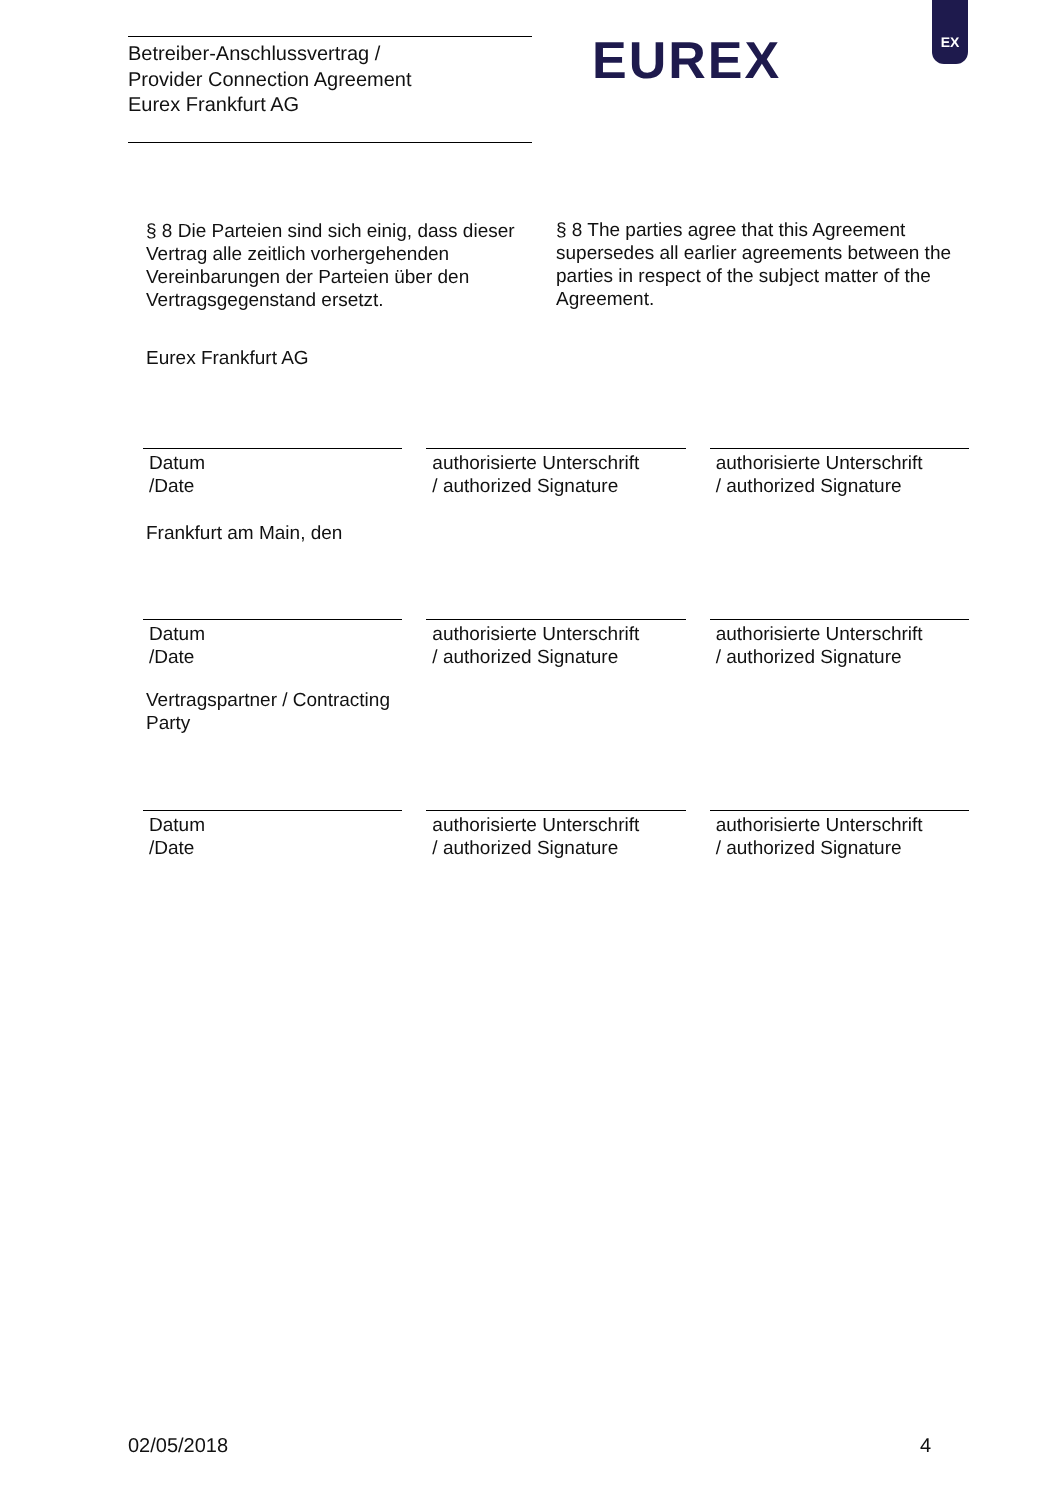Betreiber-Anschlussvertrag /
Provider Connection Agreement
Eurex Frankfurt AG
EUREX
EX
§ 8 Die Parteien sind sich einig, dass dieser Vertrag alle zeitlich vorhergehenden Vereinbarungen der Parteien über den Vertragsgegenstand ersetzt.
§ 8 The parties agree that this Agreement supersedes all earlier agreements between the parties in respect of the subject matter of the Agreement.
Eurex Frankfurt AG
Datum
/Date
authorisierte Unterschrift
/ authorized Signature
authorisierte Unterschrift
/ authorized Signature
Frankfurt am Main, den
Datum
/Date
authorisierte Unterschrift
/ authorized Signature
authorisierte Unterschrift
/ authorized Signature
Vertragspartner / Contracting Party
Datum
/Date
authorisierte Unterschrift
/ authorized Signature
authorisierte Unterschrift
/ authorized Signature
02/05/2018 4